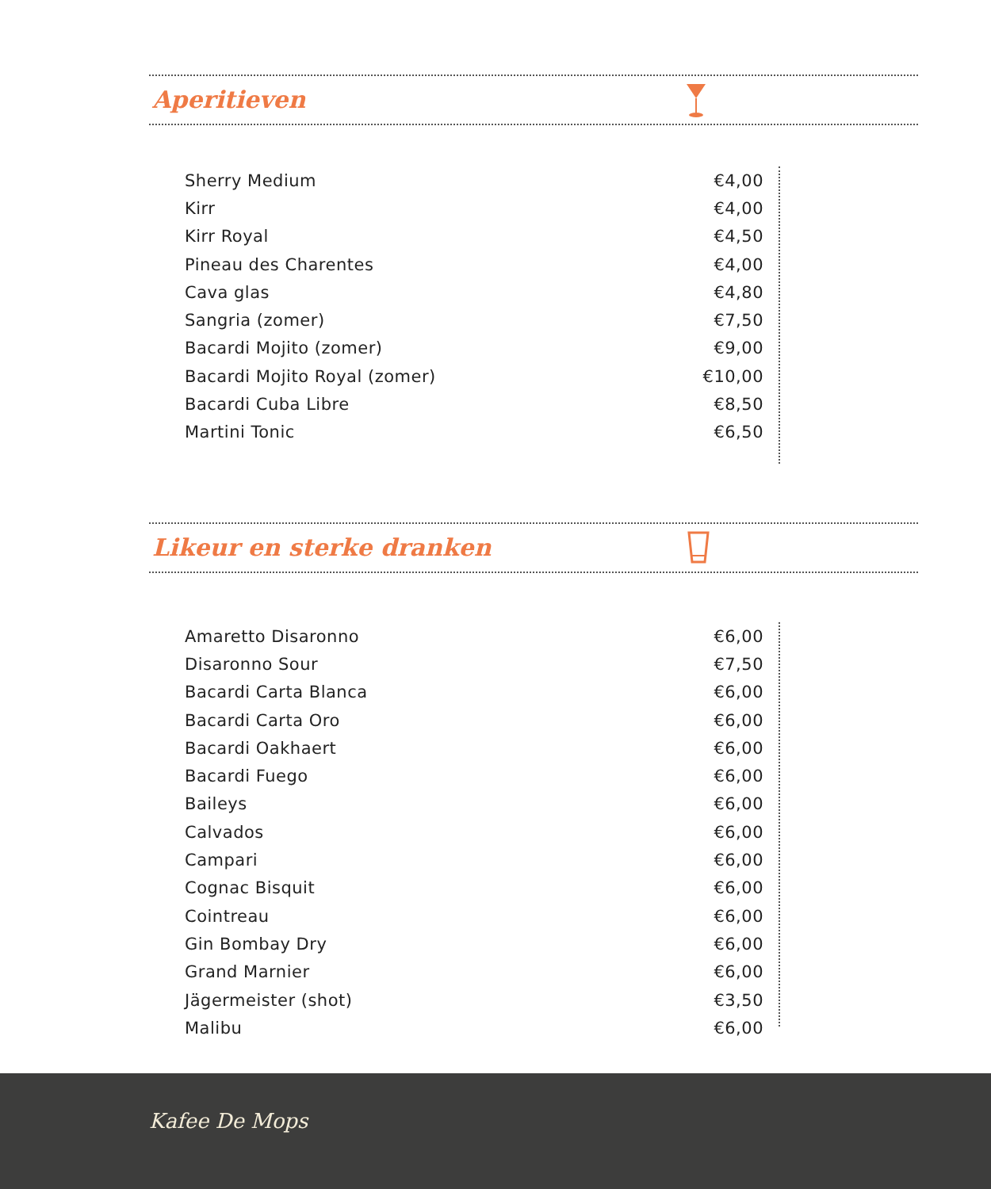Aperitieven
| Sherry Medium | €4,00 |
| Kirr | €4,00 |
| Kirr Royal | €4,50 |
| Pineau des Charentes | €4,00 |
| Cava glas | €4,80 |
| Sangria (zomer) | €7,50 |
| Bacardi Mojito (zomer) | €9,00 |
| Bacardi Mojito Royal (zomer) | €10,00 |
| Bacardi Cuba Libre | €8,50 |
| Martini Tonic | €6,50 |
Likeur en sterke dranken
| Amaretto Disaronno | €6,00 |
| Disaronno Sour | €7,50 |
| Bacardi Carta Blanca | €6,00 |
| Bacardi Carta Oro | €6,00 |
| Bacardi Oakhaert | €6,00 |
| Bacardi Fuego | €6,00 |
| Baileys | €6,00 |
| Calvados | €6,00 |
| Campari | €6,00 |
| Cognac Bisquit | €6,00 |
| Cointreau | €6,00 |
| Gin Bombay Dry | €6,00 |
| Grand Marnier | €6,00 |
| Jägermeister (shot) | €3,50 |
| Malibu | €6,00 |
Kafee De Mops